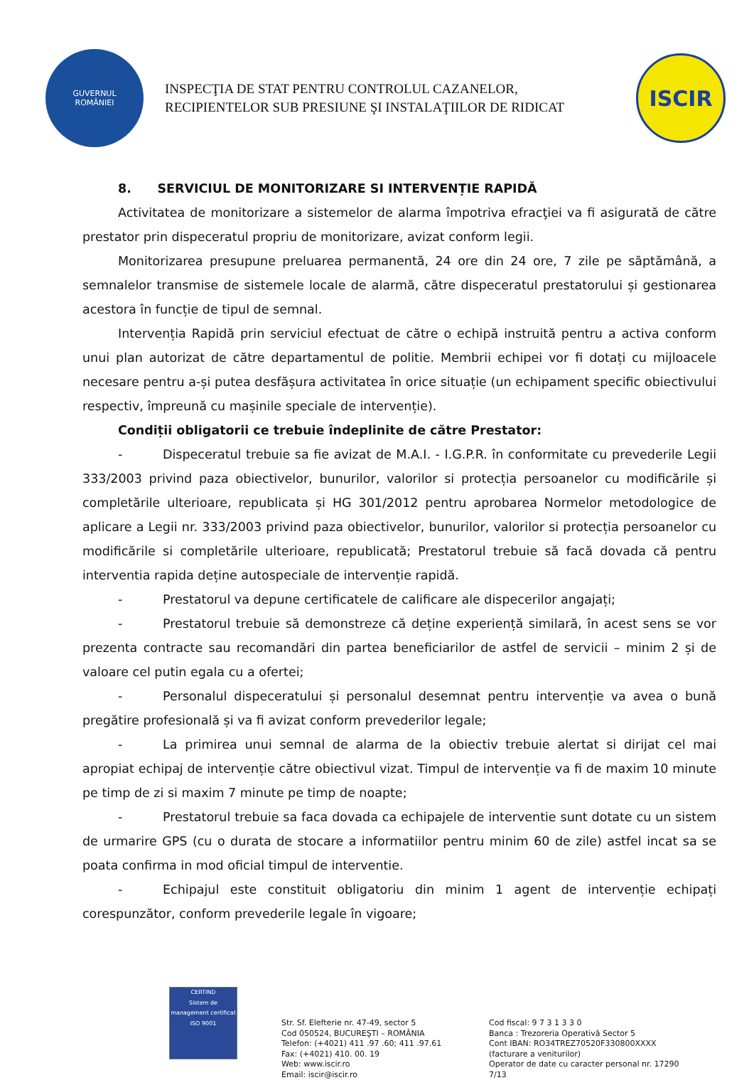GUVERNUL
ROMÂNIEI
INSPECŢIA DE STAT PENTRU CONTROLUL CAZANELOR,
RECIPIENTELOR SUB PRESIUNE ŞI INSTALAŢIILOR DE RIDICAT
ISCIR
8. SERVICIUL DE MONITORIZARE SI INTERVENȚIE RAPIDĂ
Activitatea de monitorizare a sistemelor de alarma împotriva efracţiei va fi asigurată de către prestator prin dispeceratul propriu de monitorizare, avizat conform legii.
Monitorizarea presupune preluarea permanentă, 24 ore din 24 ore, 7 zile pe săptămână, a semnalelor transmise de sistemele locale de alarmă, către dispeceratul prestatorului și gestionarea acestora în funcție de tipul de semnal.
Intervenția Rapidă prin serviciul efectuat de către o echipă instruită pentru a activa conform unui plan autorizat de către departamentul de politie. Membrii echipei vor fi dotați cu mijloacele necesare pentru a-și putea desfășura activitatea în orice situație (un echipament specific obiectivului respectiv, împreună cu mașinile speciale de intervenție).
Condiții obligatorii ce trebuie îndeplinite de către Prestator:
- Dispeceratul trebuie sa fie avizat de M.A.I. - I.G.P.R. în conformitate cu prevederile Legii 333/2003 privind paza obiectivelor, bunurilor, valorilor si protecția persoanelor cu modificările și completările ulterioare, republicata și HG 301/2012 pentru aprobarea Normelor metodologice de aplicare a Legii nr. 333/2003 privind paza obiectivelor, bunurilor, valorilor si protecția persoanelor cu modificările si completările ulterioare, republicată; Prestatorul trebuie să facă dovada că pentru interventia rapida deține autospeciale de intervenție rapidă.
- Prestatorul va depune certificatele de calificare ale dispecerilor angajați;
- Prestatorul trebuie să demonstreze că deține experiență similară, în acest sens se vor prezenta contracte sau recomandări din partea beneficiarilor de astfel de servicii – minim 2 și de valoare cel putin egala cu a ofertei;
- Personalul dispeceratului și personalul desemnat pentru intervenție va avea o bună pregătire profesională și va fi avizat conform prevederilor legale;
- La primirea unui semnal de alarma de la obiectiv trebuie alertat si dirijat cel mai apropiat echipaj de intervenție către obiectivul vizat. Timpul de intervenție va fi de maxim 10 minute pe timp de zi si maxim 7 minute pe timp de noapte;
- Prestatorul trebuie sa faca dovada ca echipajele de interventie sunt dotate cu un sistem de urmarire GPS (cu o durata de stocare a informatiilor pentru minim 60 de zile) astfel incat sa se poata confirma in mod oficial timpul de interventie.
- Echipajul este constituit obligatoriu din minim 1 agent de intervenție echipați corespunzător, conform prevederile legale în vigoare;
CERTIND
Sistem de management certificat
ISO 9001
Str. Sf. Elefterie nr. 47-49, sector 5
Cod 050524, BUCUREŞTI – ROMÂNIA
Telefon: (+4021) 411 .97 .60; 411 .97.61
Fax: (+4021) 410. 00. 19
Web: www.iscir.ro
Email: iscir@iscir.ro
Cod fiscal: 9 7 3 1 3 3 0
Banca : Trezoreria Operativă Sector 5
Cont IBAN: RO34TREZ70520F330800XXXX
(facturare a veniturilor)
Operator de date cu caracter personal nr. 17290
7/13